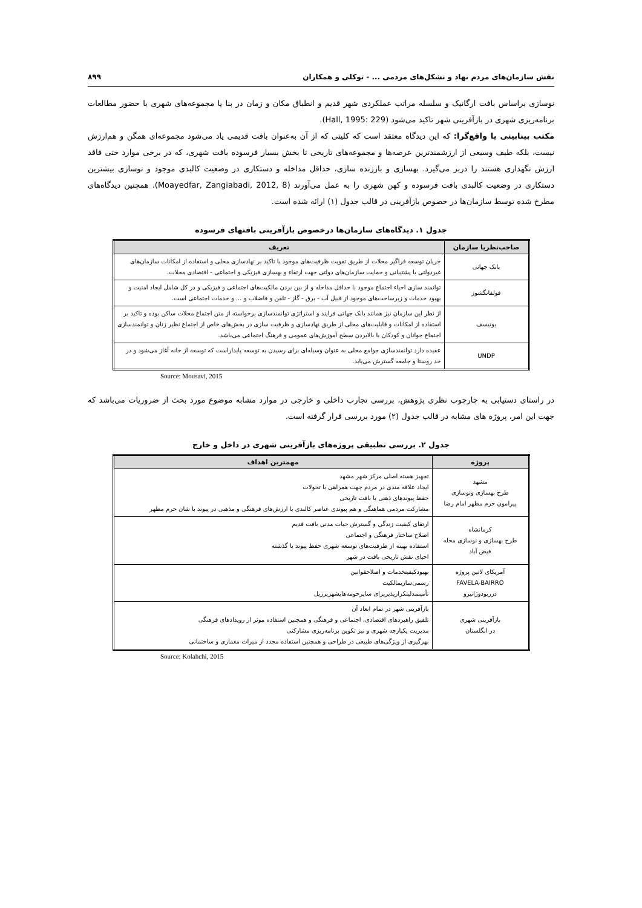نقش سازمان‌های مردم نهاد و تشکل‌های مردمی ... - توکلی و همکاران ۸۹۹
نوسازی براساس بافت ارگانیک و سلسله مراتب عملکردی شهر قدیم و انطباق مکان و زمان در بنا یا مجموعه‌های شهری با حضور مطالعات برنامه‌ریزی شهری در بازآفرینی شهر تاکید می‌شود (Hall, 1995: 229).
مکتب بینابینی یا واقع‌گرا: که این دیدگاه معتقد است که کلیتی که از آن به‌عنوان بافت قدیمی یاد می‌شود مجموعه‌ای همگن و هم‌ارزش نیست، بلکه طیف وسیعی از ارزشمندترین عرصه‌ها و مجموعه‌های تاریخی تا بخش بسیار فرسوده بافت شهری، که در برخی موارد حتی فاقد ارزش نگهداری هستند را دربر می‌گیرد. بهسازی و باززنده سازی، حداقل مداخله و دستکاری در وضعیت کالبدی موجود و نوسازی بیشترین دستکاری در وضعیت کالبدی بافت فرسوده و کهن شهری را به عمل می‌آورند (Moayedfar, Zangiabadi, 2012, 8). همچنین دیدگاه‌های مطرح شده توسط سازمان‌ها در خصوص بازآفرینی در قالب جدول (۱) ارائه شده است.
جدول ۱. دیدگاه‌های سازمان‌ها درخصوص بازآفرینی بافتهای فرسوده
| صاحب‌نظریا سازمان | تعریف |
| --- | --- |
| بانک جهانی | جریان توسعه فراگیر محلات از طریق تقویت ظرفیت‌های موجود با تاکید بر نهادسازی محلی و استفاده از امکانات سازمان‌های غیردولتی با پشتیبانی و حمایت سازمان‌های دولتی جهت ارتقاء و بهسازی فیزیکی و اجتماعی - اقتصادی محلات. |
| فولفانگشوز | توانمند سازی احیاء اجتماع موجود با حداقل مداخله و از بین بردن مالکیت‌های اجتماعی و فیزیکی و در کل شامل ایجاد امنیت و بهبود خدمات و زیرساخت‌های موجود از قبیل آب - برق - گاز - تلفن و فاضلاب و ... و خدمات اجتماعی است. |
| یونیسف | از نظر این سازمان نیز همانند بانک جهانی فرایند و استراتژی توانمندسازی برخواسته از متن اجتماع محلات ساکن بوده و تاکید بر استفاده از امکانات و قابلیت‌های محلی از طریق نهادسازی و ظرفیت سازی در بخش‌های خاص از اجتماع نظیر زنان و توانمندسازی اجتماع جوانان و کودکان با بالابردن سطح آموزش‌های عمومی و فرهنگ اجتماعی می‌باشد. |
| UNDP | عقیده دارد توانمندسازی جوامع محلی به عنوان وسیله‌ای برای رسیدن به توسعه پایداراست که توسعه از خانه آغاز می‌شود و در حد روستا و جامعه گسترش می‌یابد. |
Source: Mousavi, 2015
در راستای دستیابی به چارچوب نظری پژوهش، بررسی تجارب داخلی و خارجی در موارد مشابه موضوع مورد بحث از ضروریات می‌باشد که جهت این امر، پروژه های مشابه در قالب جدول (۲) مورد بررسی قرار گرفته است.
جدول ۲. بررسی تطبیقی پروژه‌های بازآفرینی شهری در داخل و خارج
| پروژه | مهمترین اهداف |
| --- | --- |
| مشهد طرح بهسازی ونوسازی پیرامون حرم مطهر امام رضا | تجهیز هسته اصلی مرکز شهر مشهد ایجاد علاقه مندی در مردم جهت همراهی با تحولات حفظ پیوندهای ذهنی با بافت تاریخی مشارکت مردمی هماهنگی و هم پیوندی عناصر کالبدی با ارزش‌های فرهنگی و مذهبی در پیوند با شان حرم مطهر |
| کرمانشاه طرح بهسازی و نوسازی محله فیض آباد | ارتقای کیفیت زندگی و گسترش حیات مدنی بافت قدیم اصلاح ساختار فرهنگی و اجتماعی استفاده بهینه از ظرفیت‌های توسعه شهری حفظ پیوند با گذشته احیای نقش تاریخی بافت در شهر |
| آمریکای لاتین پروژه FAVELA-BAIRRO درریودوژانیرو | بهبودکیفیتخدمات و اصلاحقوانین رسمی‌سازیمالکیت تأمینمدلیتکرارپذیربرای سایرحومه‌هایشهریرزیل |
| بازآفرینی شهری در انگلستان | بازآفرینی شهر در تمام ابعاد آن تلفیق راهبردهای اقتصادی، اجتماعی و فرهنگی و همچنین استفاده موثر از رویدادهای فرهنگی مدیریت یکپارچه شهری و نیز تکوین برنامه‌ریزی مشارکتی بهرگیری از ویژگی‌های طبیعی در طراحی و همچنین استفاده مجدد از میراث معماری و ساختمانی |
Source: Kolahchi, 2015